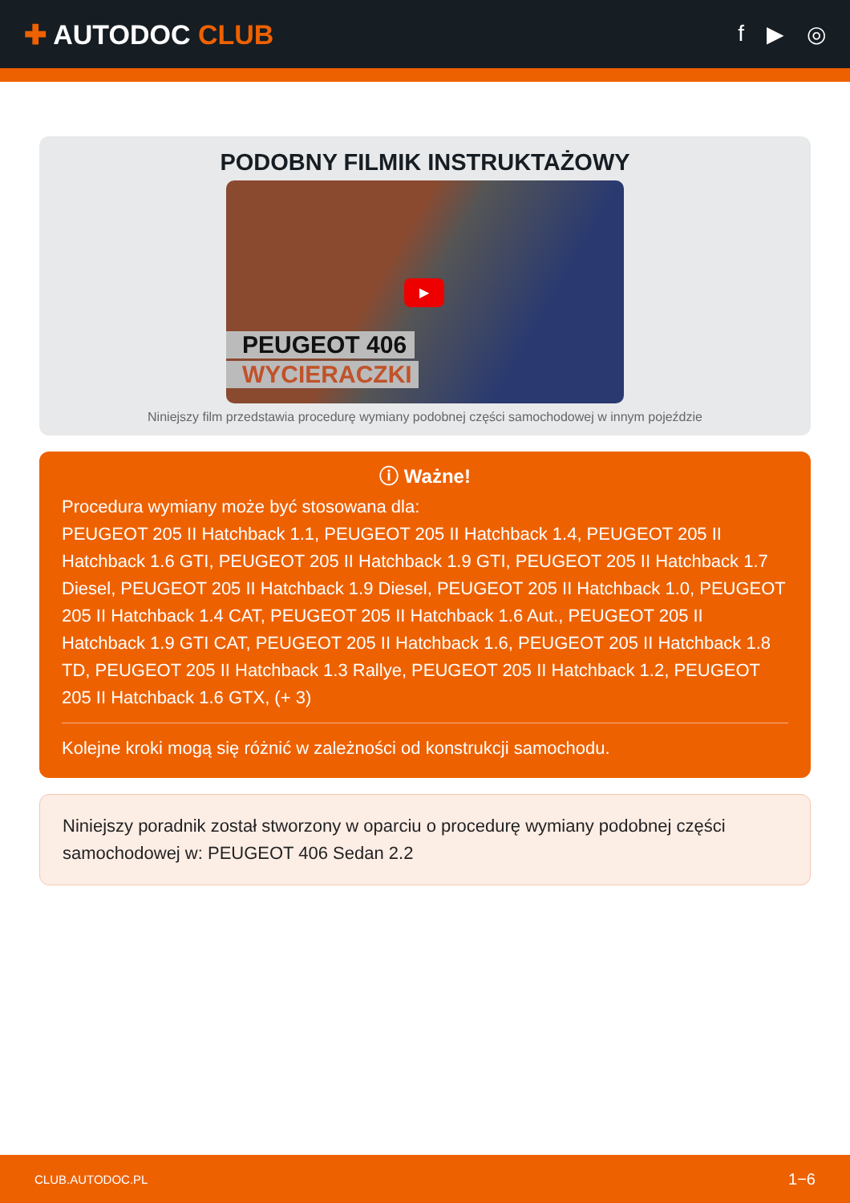✚ AUTODOC CLUB
f ▶ ◎
PODOBNY FILMIK INSTRUKTAŻOWY
▶
PEUGEOT 406
WYCIERACZKI
Niniejszy film przedstawia procedurę wymiany podobnej części samochodowej w innym pojeździe
ⓘ Ważne!
Procedura wymiany może być stosowana dla:
PEUGEOT 205 II Hatchback 1.1, PEUGEOT 205 II Hatchback 1.4, PEUGEOT 205 II Hatchback 1.6 GTI, PEUGEOT 205 II Hatchback 1.9 GTI, PEUGEOT 205 II Hatchback 1.7 Diesel, PEUGEOT 205 II Hatchback 1.9 Diesel, PEUGEOT 205 II Hatchback 1.0, PEUGEOT 205 II Hatchback 1.4 CAT, PEUGEOT 205 II Hatchback 1.6 Aut., PEUGEOT 205 II Hatchback 1.9 GTI CAT, PEUGEOT 205 II Hatchback 1.6, PEUGEOT 205 II Hatchback 1.8 TD, PEUGEOT 205 II Hatchback 1.3 Rallye, PEUGEOT 205 II Hatchback 1.2, PEUGEOT 205 II Hatchback 1.6 GTX, (+ 3)
Kolejne kroki mogą się różnić w zależności od konstrukcji samochodu.
Niniejszy poradnik został stworzony w oparciu o procedurę wymiany podobnej części samochodowej w: PEUGEOT 406 Sedan 2.2
CLUB.AUTODOC.PL 1−6